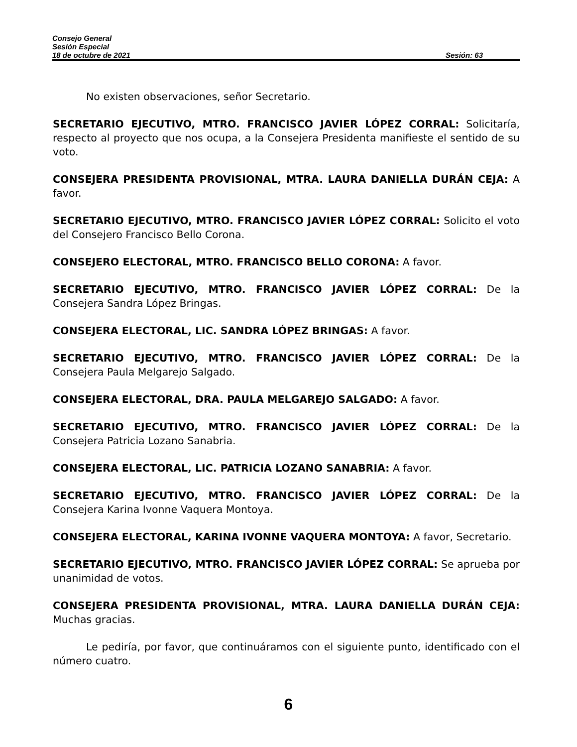Consejo General
Sesión Especial
18 de octubre de 2021 Sesión: 63
No existen observaciones, señor Secretario.
SECRETARIO EJECUTIVO, MTRO. FRANCISCO JAVIER LÓPEZ CORRAL: Solicitaría, respecto al proyecto que nos ocupa, a la Consejera Presidenta manifieste el sentido de su voto.
CONSEJERA PRESIDENTA PROVISIONAL, MTRA. LAURA DANIELLA DURÁN CEJA: A favor.
SECRETARIO EJECUTIVO, MTRO. FRANCISCO JAVIER LÓPEZ CORRAL: Solicito el voto del Consejero Francisco Bello Corona.
CONSEJERO ELECTORAL, MTRO. FRANCISCO BELLO CORONA: A favor.
SECRETARIO EJECUTIVO, MTRO. FRANCISCO JAVIER LÓPEZ CORRAL: De la Consejera Sandra López Bringas.
CONSEJERA ELECTORAL, LIC. SANDRA LÓPEZ BRINGAS: A favor.
SECRETARIO EJECUTIVO, MTRO. FRANCISCO JAVIER LÓPEZ CORRAL: De la Consejera Paula Melgarejo Salgado.
CONSEJERA ELECTORAL, DRA. PAULA MELGAREJO SALGADO: A favor.
SECRETARIO EJECUTIVO, MTRO. FRANCISCO JAVIER LÓPEZ CORRAL: De la Consejera Patricia Lozano Sanabria.
CONSEJERA ELECTORAL, LIC. PATRICIA LOZANO SANABRIA: A favor.
SECRETARIO EJECUTIVO, MTRO. FRANCISCO JAVIER LÓPEZ CORRAL: De la Consejera Karina Ivonne Vaquera Montoya.
CONSEJERA ELECTORAL, KARINA IVONNE VAQUERA MONTOYA: A favor, Secretario.
SECRETARIO EJECUTIVO, MTRO. FRANCISCO JAVIER LÓPEZ CORRAL: Se aprueba por unanimidad de votos.
CONSEJERA PRESIDENTA PROVISIONAL, MTRA. LAURA DANIELLA DURÁN CEJA: Muchas gracias.
Le pediría, por favor, que continuáramos con el siguiente punto, identificado con el número cuatro.
6